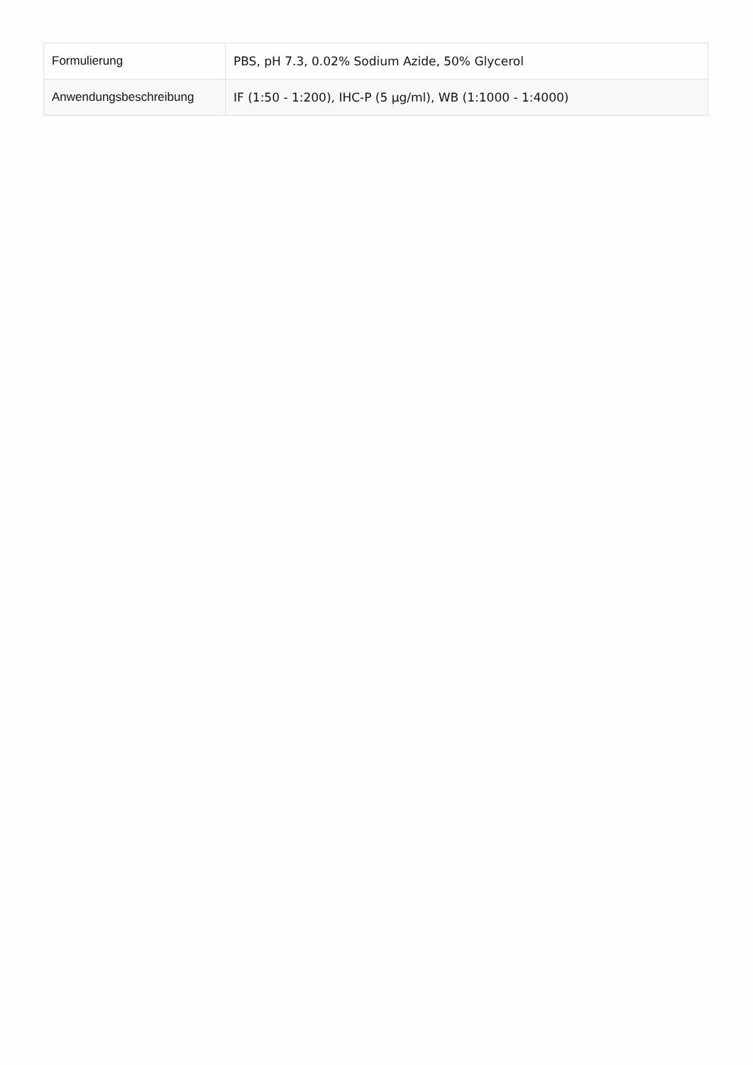| Formulierung | PBS, pH 7.3, 0.02% Sodium Azide, 50% Glycerol |
| Anwendungsbeschreibung | IF (1:50 - 1:200), IHC-P (5 µg/ml), WB (1:1000 - 1:4000) |